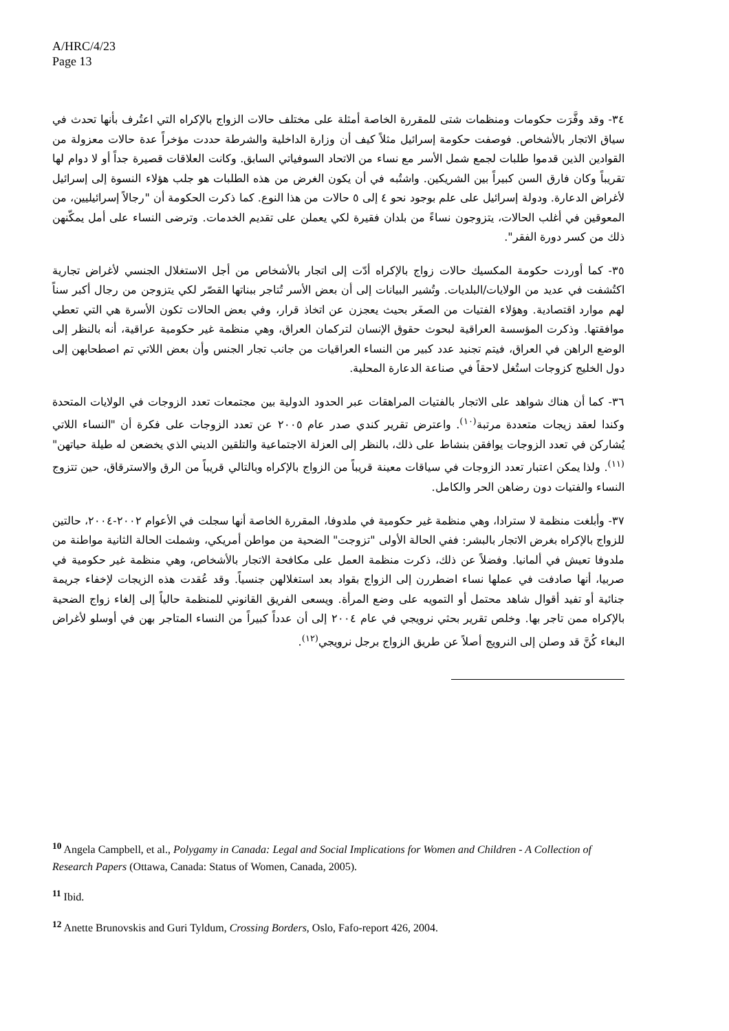A/HRC/4/23
Page 13
٣٤- وقد وفَّرَت حكومات ومنظمات شتى للمقررة الخاصة أمثلة على مختلف حالات الزواج بالإكراه التي اعتُرف بأنها تحدث في سياق الاتجار بالأشخاص. فوصفت حكومة إسرائيل مثلاً كيف أن وزارة الداخلية والشرطة حددت مؤخراً عدة حالات معزولة من القوادين الذين قدموا طلبات لجمع شمل الأسر مع نساء من الاتحاد السوفياتي السابق. وكانت العلاقات قصيرة جداً أو لا دوام لها تقريباً وكان فارق السن كبيراً بين الشريكين. واشتُبه في أن يكون الغرض من هذه الطلبات هو جلب هؤلاء النسوة إلى إسرائيل لأغراض الدعارة. ودولة إسرائيل على علم بوجود نحو ٤ إلى ٥ حالات من هذا النوع. كما ذكرت الحكومة أن "رجالاً إسرائيليين، من المعوقين في أغلب الحالات، يتزوجون نساءً من بلدان فقيرة لكي يعملن على تقديم الخدمات. وترضى النساء على أمل يمكّنهن ذلك من كسر دورة الفقر".
٣٥- كما أوردت حكومة المكسيك حالات زواج بالإكراه أدّت إلى اتجار بالأشخاص من أجل الاستغلال الجنسي لأغراض تجارية اكتُشفت في عديد من الولايات/البلديات. وتُشير البيانات إلى أن بعض الأسر تُتاجر ببناتها القصّر لكي يتزوجن من رجال أكبر سناً لهم موارد اقتصادية. وهؤلاء الفتيات من الصغَر بحيث يعجزن عن اتخاذ قرار، وفي بعض الحالات تكون الأسرة هي التي تعطي موافقتها. وذكرت المؤسسة العراقية لبحوث حقوق الإنسان لتركمان العراق، وهي منظمة غير حكومية عراقية، أنه بالنظر إلى الوضع الراهن في العراق، فيتم تجنيد عدد كبير من النساء العراقيات من جانب تجار الجنس وأن بعض اللاتي تم اصطحابهن إلى دول الخليج كزوجات استُغل لاحقاً في صناعة الدعارة المحلية.
٣٦- كما أن هناك شواهد على الاتجار بالفتيات المراهقات عبر الحدود الدولية بين مجتمعات تعدد الزوجات في الولايات المتحدة وكندا لعقد زيجات متعددة مرتبة<sup>(١٠)</sup>. واعترض تقرير كندي صدر عام ٢٠٠٥ عن تعدد الزوجات على فكرة أن "النساء اللاتي يُشاركن في تعدد الزوجات يوافقن بنشاط على ذلك، بالنظر إلى العزلة الاجتماعية والتلقين الديني الذي يخضعن له طيلة حياتهن"<sup>(١١)</sup>. ولذا يمكن اعتبار تعدد الزوجات في سياقات معينة قريباً من الزواج بالإكراه وبالتالي قريباً من الرق والاسترقاق، حين تتزوج النساء والفتيات دون رضاهن الحر والكامل.
٣٧- وأبلغت منظمة لا سترادا، وهي منظمة غير حكومية في ملدوفا، المقررة الخاصة أنها سجلت في الأعوام ٢٠٠٢-٢٠٠٤، حالتين للزواج بالإكراه بغرض الاتجار بالبشر: ففي الحالة الأولى "تزوجت" الضحية من مواطن أمريكي، وشملت الحالة الثانية مواطنة من ملدوفا تعيش في ألمانيا. وفضلاً عن ذلك، ذكرت منظمة العمل على مكافحة الاتجار بالأشخاص، وهي منظمة غير حكومية في صربيا، أنها صادفت في عملها نساء اضطررن إلى الزواج بقواد بعد استغلالهن جنسياً. وقد عُقدت هذه الزيجات لإخفاء جريمة جنائية أو تفيد أقوال شاهد محتمل أو التمويه على وضع المرأة. ويسعى الفريق القانوني للمنظمة حالياً إلى إلغاء زواج الضحية بالإكراه ممن تاجر بها. وخلص تقرير بحثي نرويجي في عام ٢٠٠٤ إلى أن عدداً كبيراً من النساء المتاجر بهن في أوسلو لأغراض البغاء كُنَّ قد وصلن إلى النرويج أصلاً عن طريق الزواج برجل نرويجي<sup>(١٢)</sup>.
<sup>10</sup> Angela Campbell, et al., Polygamy in Canada: Legal and Social Implications for Women and Children - A Collection of Research Papers (Ottawa, Canada: Status of Women, Canada, 2005).
<sup>11</sup> Ibid.
<sup>12</sup> Anette Brunovskis and Guri Tyldum, Crossing Borders, Oslo, Fafo-report 426, 2004.